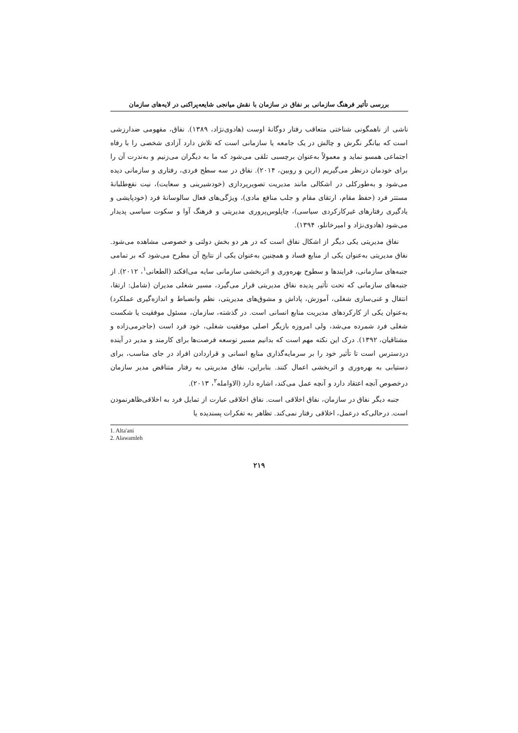بررسی تأثیر فرهنگ سازمانی بر نفاق در سازمان با نقش میانجی شایعه‌پراکنی در لایه‌های سازمان
ناشی از ناهمگونی شناختی متعاقب رفتار دوگانهٔ اوست (هادوی‌نژاد، ۱۳۸۹). نفاق، مفهومی ضدارزشی است که بیانگر نگرش و چالش در یک جامعه یا سازمانی است که تلاش دارد آزادی شخصی را با رفاه اجتماعی همسو نماید و معمولاً به‌عنوان برچسبی تلقی می‌شود که ما به دیگران می‌زنیم و به‌ندرت آن را برای خودمان درنظر می‌گیریم (ارین و روبین، ۲۰۱۴). نفاق در سه سطح فردی، رفتاری و سازمانی دیده می‌شود و به‌طورکلی در اشکالی مانند مدیریت تصویرپردازی (خودشیرینی و سعایت)، نیت نفع‌طلبانهٔ مستتر فرد (حفظ مقام، ارتقای مقام و جلب منافع مادی)، ویژگی‌های فعال سالوسانهٔ فرد (خودپایشی و یادگیری رفتارهای غیرکارکردی سیاسی)، چاپلوس‌پروری مدیریتی و فرهنگ آوا و سکوت سیاسی پدیدار می‌شود (هادوی‌نژاد و امیرخانلو، ۱۳۹۴).
نفاق مدیریتی یکی دیگر از اشکال نفاق است که در هر دو بخش دولتی و خصوصی مشاهده می‌شود. نفاق مدیریتی به‌عنوان یکی از منابع فساد و همچنین به‌عنوان یکی از نتایج آن مطرح می‌شود که بر تمامی جنبه‌های سازمانی، فرایندها و سطوح بهره‌وری و اثربخشی سازمانی سایه می‌افکند (الطعانی<sup>۱</sup>، ۲۰۱۲). از جنبه‌های سازمانی که تحت تأثیر پدیده نفاق مدیریتی قرار می‌گیرد، مسیر شغلی مدیران (شامل: ارتقا، انتقال و غنی‌سازی شغلی، آموزش، پاداش و مشوق‌های مدیریتی، نظم وانضباط و اندازه‌گیری عملکرد) به‌عنوان یکی از کارکردهای مدیریت منابع انسانی است. در گذشته، سازمان، مسئول موفقیت یا شکست شغلی فرد شمرده می‌شد، ولی امروزه بازیگر اصلی موفقیت شغلی، خود فرد است (جاجرمی‌زاده و مشتاقیان، ۱۳۹۲). درک این نکته مهم است که بدانیم مسیر توسعه فرصت‌ها برای کارمند و مدیر در آینده دردسترس است تا تأثیر خود را بر سرمایه‌گذاری منابع انسانی و قراردادن افراد در جای مناسب، برای دستیابی به بهره‌وری و اثربخشی اعمال کنند. بنابراین، نفاق مدیریتی به رفتار متناقض مدیر سازمان درخصوص آنچه اعتقاد دارد و آنچه عمل می‌کند، اشاره دارد (الاوامله<sup>۲</sup>، ۲۰۱۳).
جنبه دیگر نفاق در سازمان، نفاق اخلاقی است. نفاق اخلاقی عبارت از تمایل فرد به اخلاقی‌ظاهرنمودن است. درحالی‌که درعمل، اخلاقی رفتار نمی‌کند. تظاهر به تفکرات پسندیده یا
1. Alta'ani
2. Alawamleh
۲۱۹